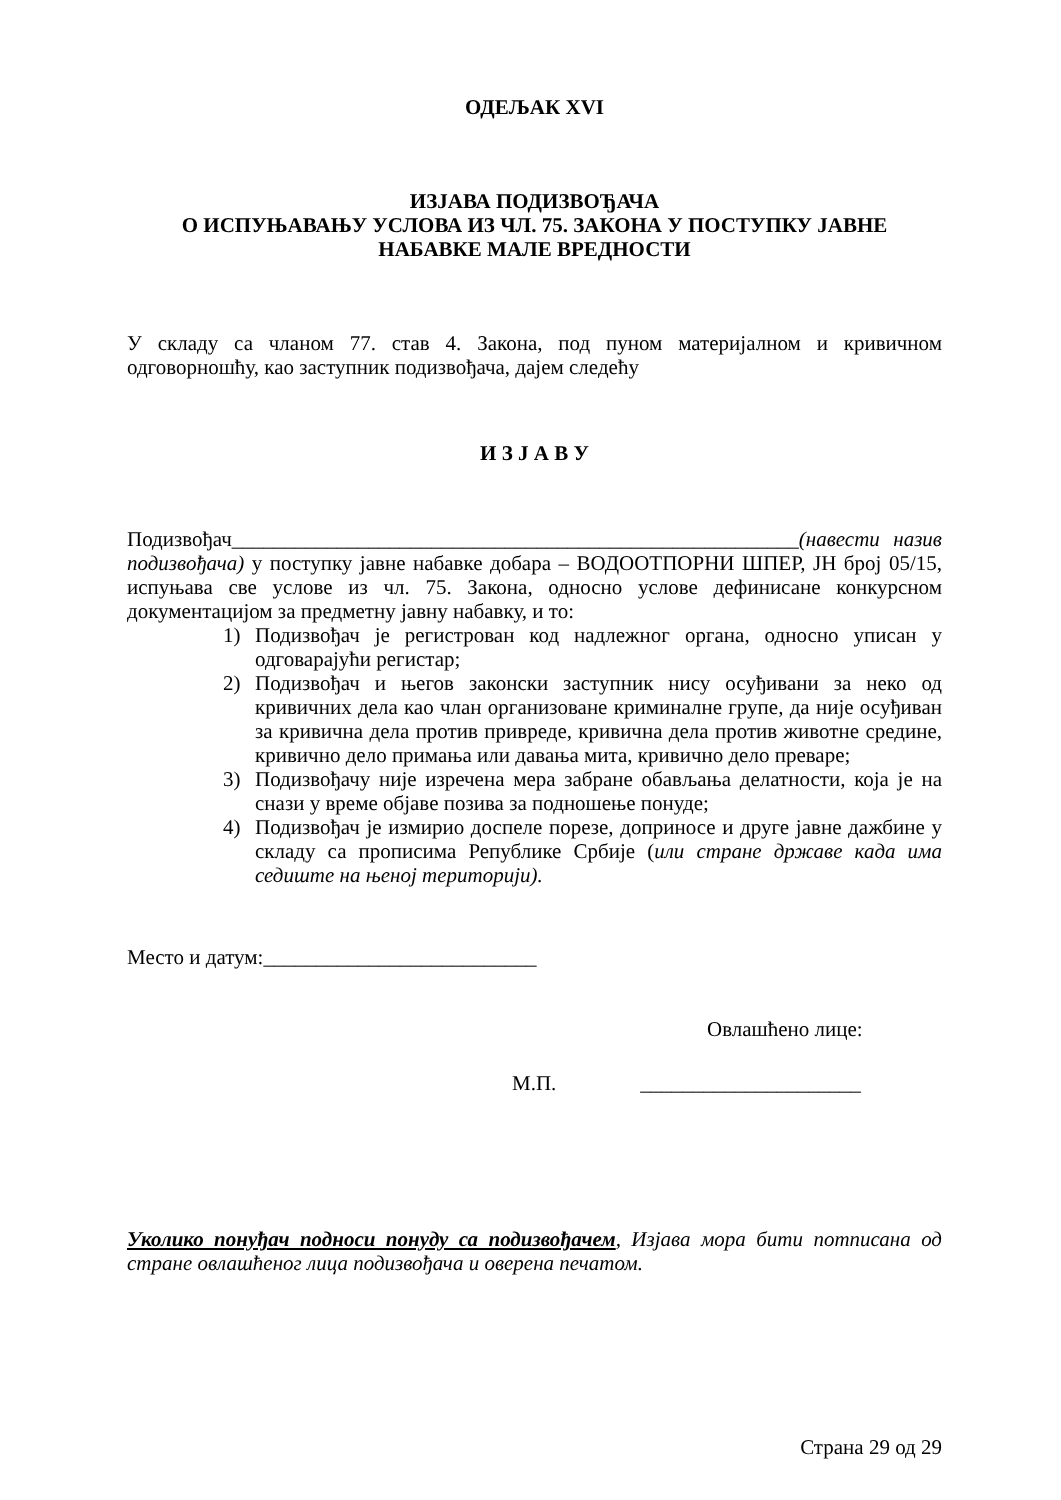ОДЕЉАК XVI
ИЗЈАВА ПОДИЗВОЂАЧА
О ИСПУЊАВАЊУ УСЛОВА ИЗ ЧЛ. 75. ЗАКОНА У ПОСТУПКУ ЈАВНЕ
НАБАВКЕ МАЛЕ ВРЕДНОСТИ
У складу са чланом 77. став 4. Закона, под пуном материјалном и кривичном одговорношћу, као заступник подизвођача, дајем следећу
И З Ј А В У
Подизвођач______________________________________________________(навести назив подизвођача) у поступку јавне набавке добара – ВОДООТПОРНИ ШПЕР, ЈН број 05/15, испуњава све услове из чл. 75. Закона, односно услове дефинисане конкурсном документацијом за предметну јавну набавку, и то:
1) Подизвођач је регистрован код надлежног органа, односно уписан у одговарајући регистар;
2) Подизвођач и његов законски заступник нису осуђивани за неко од кривичних дела као члан организоване криминалне групе, да није осуђиван за кривична дела против привреде, кривична дела против животне средине, кривично дело примања или давања мита, кривично дело преваре;
3) Подизвођачу није изречена мера забране обављања делатности, која је на снази у време објаве позива за подношење понуде;
4) Подизвођач је измирио доспеле порезе, доприносе и друге јавне дажбине у складу са прописима Републике Србије (или стране државе када има седиште на њеној територији).
Место и датум:__________________________
Овлашћено лице:
М.П. _____________________
Уколико понуђач подноси понуду са подизвођачем, Изјава мора бити потписана од стране овлашћеног лица подизвођача и оверена печатом.
Страна 29 од 29